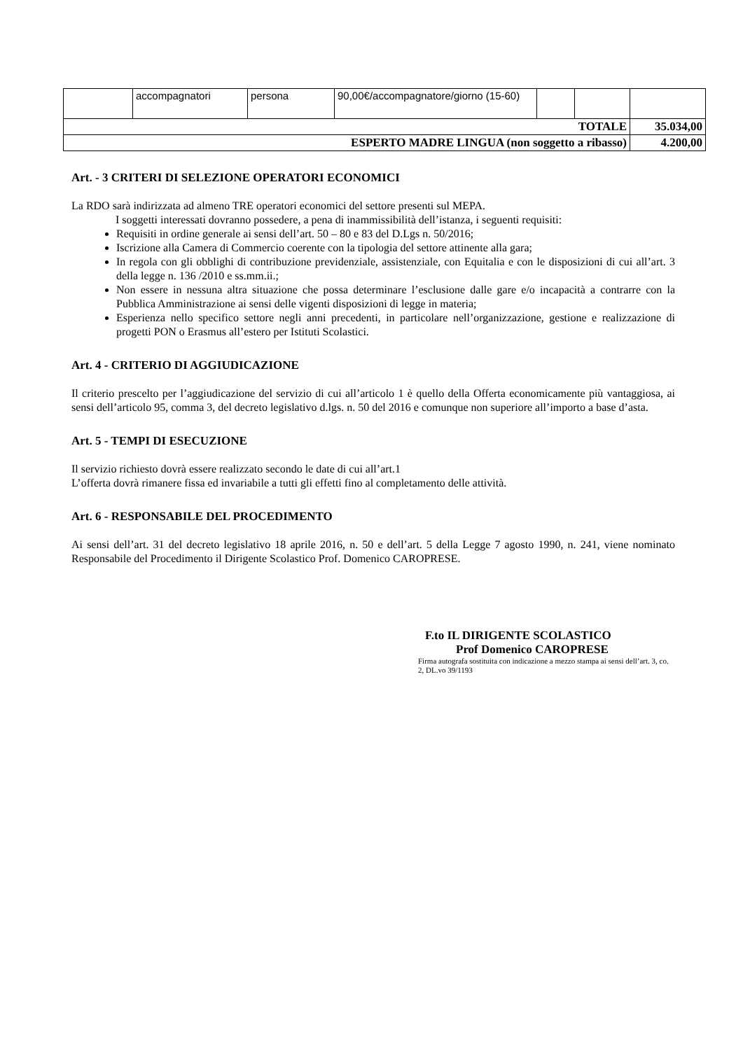| | accompagnatori | persona | 90,00€/accompagnatore/giorno (15-60) | | | |
| TOTALE | | | | | | 35.034,00 |
| ESPERTO MADRE LINGUA (non soggetto a ribasso) | | | | | | 4.200,00 |
Art. - 3 CRITERI DI SELEZIONE OPERATORI ECONOMICI
La RDO sarà indirizzata ad almeno TRE operatori economici del settore presenti sul MEPA.
I soggetti interessati dovranno possedere, a pena di inammissibilità dell’istanza, i seguenti requisiti:
Requisiti in ordine generale ai sensi dell’art. 50 – 80 e 83 del D.Lgs n. 50/2016;
Iscrizione alla Camera di Commercio coerente con la tipologia del settore attinente alla gara;
In regola con gli obblighi di contribuzione previdenziale, assistenziale, con Equitalia e con le disposizioni di cui all’art. 3 della legge n. 136 /2010 e ss.mm.ii.;
Non essere in nessuna altra situazione che possa determinare l’esclusione dalle gare e/o incapacità a contrarre con la Pubblica Amministrazione ai sensi delle vigenti disposizioni di legge in materia;
Esperienza nello specifico settore negli anni precedenti, in particolare nell’organizzazione, gestione e realizzazione di progetti PON o Erasmus all’estero per Istituti Scolastici.
Art. 4 - CRITERIO DI AGGIUDICAZIONE
Il criterio prescelto per l’aggiudicazione del servizio di cui all’articolo 1 è quello della Offerta economicamente più vantaggiosa, ai sensi dell’articolo 95, comma 3, del decreto legislativo d.lgs. n. 50 del 2016 e comunque non superiore all’importo a base d’asta.
Art. 5 - TEMPI DI ESECUZIONE
Il servizio richiesto dovrà essere realizzato secondo le date di cui all’art.1
L’offerta dovrà rimanere fissa ed invariabile a tutti gli effetti fino al completamento delle attività.
Art. 6 - RESPONSABILE DEL PROCEDIMENTO
Ai sensi dell’art. 31 del decreto legislativo 18 aprile 2016, n. 50 e dell’art. 5 della Legge 7 agosto 1990, n. 241, viene nominato Responsabile del Procedimento il Dirigente Scolastico Prof. Domenico CAROPRESE.
F.to IL DIRIGENTE SCOLASTICO
Prof Domenico CAROPRESE
Firma autografa sostituita con indicazione a mezzo stampa ai sensi dell’art. 3, co. 2, DL.vo 39/1193